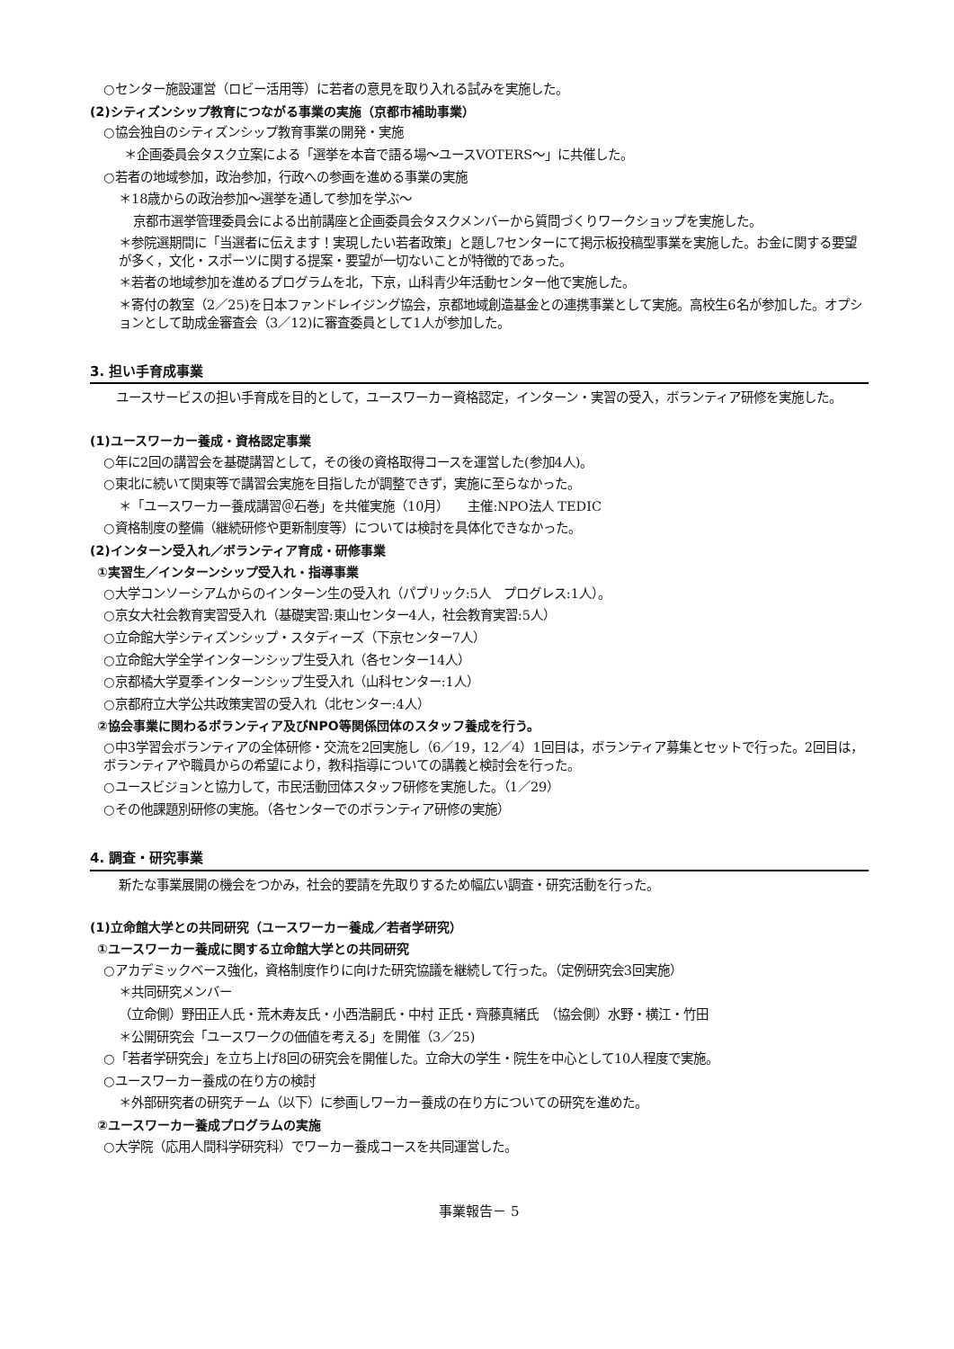○センター施設運営（ロビー活用等）に若者の意見を取り入れる試みを実施した。
(2)シティズンシップ教育につながる事業の実施（京都市補助事業）
○協会独自のシティズンシップ教育事業の開発・実施
＊企画委員会タスク立案による「選挙を本音で語る場～ユースVOTERS～」に共催した。
○若者の地域参加，政治参加，行政への参画を進める事業の実施
＊18歳からの政治参加～選挙を通して参加を学ぶ～
京都市選挙管理委員会による出前講座と企画委員会タスクメンバーから質問づくりワークショップを実施した。
＊参院選期間に「当選者に伝えます！実現したい若者政策」と題し7センターにて掲示板投稿型事業を実施した。お金に関する要望が多く，文化・スポーツに関する提案・要望が一切ないことが特徴的であった。
＊若者の地域参加を進めるプログラムを北，下京，山科青少年活動センター他で実施した。
＊寄付の教室（2／25)を日本ファンドレイジング協会，京都地域創造基金との連携事業として実施。高校生6名が参加した。オプションとして助成金審査会（3／12)に審査委員として1人が参加した。
3. 担い手育成事業
ユースサービスの担い手育成を目的として，ユースワーカー資格認定，インターン・実習の受入，ボランティア研修を実施した。
(1)ユースワーカー養成・資格認定事業
○年に2回の講習会を基礎講習として，その後の資格取得コースを運営した(参加4人)。
○東北に続いて関東等で講習会実施を目指したが調整できず，実施に至らなかった。
＊「ユースワーカー養成講習＠石巻」を共催実施（10月）　　主催:NPO法人 TEDIC
○資格制度の整備（継続研修や更新制度等）については検討を具体化できなかった。
(2)インターン受入れ／ボランティア育成・研修事業
①実習生／インターンシップ受入れ・指導事業
○大学コンソーシアムからのインターン生の受入れ（パブリック:5人　プログレス:1人）。
○京女大社会教育実習受入れ（基礎実習:東山センター4人，社会教育実習:5人）
○立命館大学シティズンシップ・スタディーズ（下京センター7人）
○立命館大学全学インターンシップ生受入れ（各センター14人）
○京都橘大学夏季インターンシップ生受入れ（山科センター:1人）
○京都府立大学公共政策実習の受入れ（北センター:4人）
②協会事業に関わるボランティア及びNPO等関係団体のスタッフ養成を行う。
○中3学習会ボランティアの全体研修・交流を2回実施し（6／19，12／4）1回目は，ボランティア募集とセットで行った。2回目は，ボランティアや職員からの希望により，教科指導についての講義と検討会を行った。
○ユースビジョンと協力して，市民活動団体スタッフ研修を実施した。（1／29）
○その他課題別研修の実施。（各センターでのボランティア研修の実施）
4. 調査・研究事業
新たな事業展開の機会をつかみ，社会的要請を先取りするため幅広い調査・研究活動を行った。
(1)立命館大学との共同研究（ユースワーカー養成／若者学研究）
①ユースワーカー養成に関する立命館大学との共同研究
○アカデミックベース強化，資格制度作りに向けた研究協議を継続して行った。（定例研究会3回実施）
＊共同研究メンバー
（立命側）野田正人氏・荒木寿友氏・小西浩嗣氏・中村 正氏・齊藤真緒氏　（協会側）水野・横江・竹田
＊公開研究会「ユースワークの価値を考える」を開催（3／25)
○「若者学研究会」を立ち上げ8回の研究会を開催した。立命大の学生・院生を中心として10人程度で実施。
○ユースワーカー養成の在り方の検討
＊外部研究者の研究チーム（以下）に参画しワーカー養成の在り方についての研究を進めた。
②ユースワーカー養成プログラムの実施
○大学院（応用人間科学研究科）でワーカー養成コースを共同運営した。
事業報告－ 5